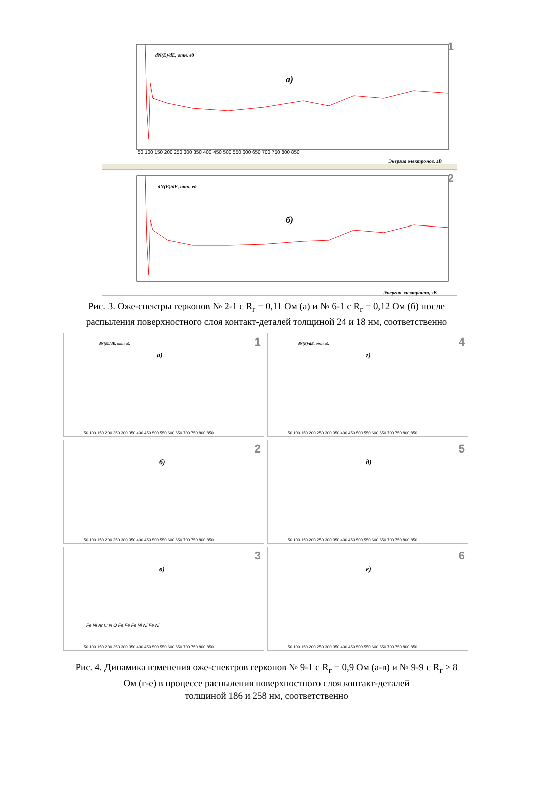dN(E)/dE, отн. ед
а)
1
50 100 150 200 250 300 350 400 450 500 550 600 650 700 750 800 850
Энергия электронов, эВ
dN(E)/dE, отн. ед
б)
2
Энергия электронов, эВ
Рис. 3. Оже-спектры герконов № 2-1 с R<sub>г</sub> = 0,11 Ом (а) и № 6-1 с R<sub>г</sub> = 0,12 Ом (б) после
распыления поверхностного слоя контакт-деталей толщиной 24 и 18 нм, соответственно
dN(E)/dE, отн.ед.
а)
1
50 100 150 200 250 300 350 400 450 500 550 600 650 700 750 800 850
dN(E)/dE, отн.ед.
г)
4
50 100 150 200 250 300 350 400 450 500 550 600 650 700 750 800 850
б)
2
50 100 150 200 250 300 350 400 450 500 550 600 650 700 750 800 850
д)
5
50 100 150 200 250 300 350 400 450 500 550 600 650 700 750 800 850
в)
3
Fe Ni Ar C N O Fe Fe Fe Ni Ni Fe Ni
50 100 150 200 250 300 350 400 450 500 550 600 650 700 750 800 850
е)
6
50 100 150 200 250 300 350 400 450 500 550 600 650 700 750 800 850
Рис. 4. Динамика изменения оже-спектров герконов № 9-1 с R<sub>г</sub> = 0,9 Ом (а-в) и № 9-9 с R<sub>г</sub> > 8
Ом (г-е) в процессе распыления поверхностного слоя контакт-деталей
толщиной 186 и 258 нм, соответственно